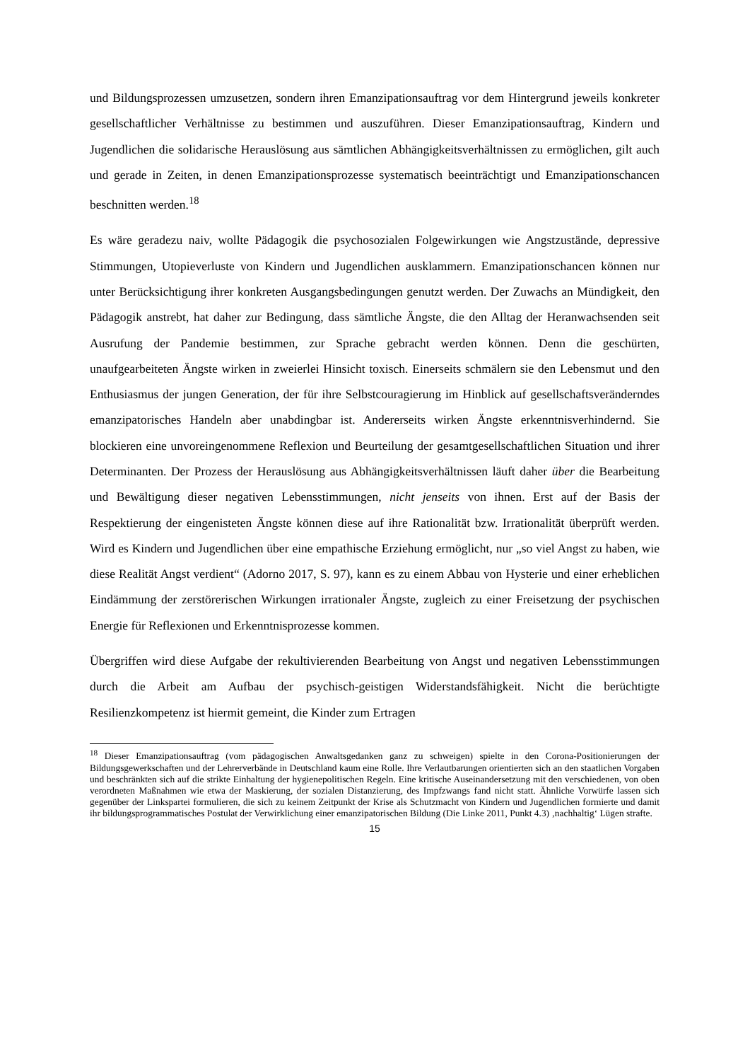und Bildungsprozessen umzusetzen, sondern ihren Emanzipationsauftrag vor dem Hintergrund jeweils konkreter gesellschaftlicher Verhältnisse zu bestimmen und auszuführen. Dieser Emanzipationsauftrag, Kindern und Jugendlichen die solidarische Herauslösung aus sämtlichen Abhängigkeitsverhältnissen zu ermöglichen, gilt auch und gerade in Zeiten, in denen Emanzipationsprozesse systematisch beeinträchtigt und Emanzipationschancen beschnitten werden.<sup>18</sup>
Es wäre geradezu naiv, wollte Pädagogik die psychosozialen Folgewirkungen wie Angstzustände, depressive Stimmungen, Utopieverluste von Kindern und Jugendlichen ausklammern. Emanzipationschancen können nur unter Berücksichtigung ihrer konkreten Ausgangsbedingungen genutzt werden. Der Zuwachs an Mündigkeit, den Pädagogik anstrebt, hat daher zur Bedingung, dass sämtliche Ängste, die den Alltag der Heranwachsenden seit Ausrufung der Pandemie bestimmen, zur Sprache gebracht werden können. Denn die geschürten, unaufgearbeiteten Ängste wirken in zweierlei Hinsicht toxisch. Einerseits schmälern sie den Lebensmut und den Enthusiasmus der jungen Generation, der für ihre Selbstcouragierung im Hinblick auf gesellschaftsveränderndes emanzipatorisches Handeln aber unabdingbar ist. Andererseits wirken Ängste erkenntnisverhindernd. Sie blockieren eine unvoreingenommene Reflexion und Beurteilung der gesamtgesellschaftlichen Situation und ihrer Determinanten. Der Prozess der Herauslösung aus Abhängigkeitsverhältnissen läuft daher über die Bearbeitung und Bewältigung dieser negativen Lebensstimmungen, nicht jenseits von ihnen. Erst auf der Basis der Respektierung der eingenisteten Ängste können diese auf ihre Rationalität bzw. Irrationalität überprüft werden. Wird es Kindern und Jugendlichen über eine empathische Erziehung ermöglicht, nur „so viel Angst zu haben, wie diese Realität Angst verdient“ (Adorno 2017, S. 97), kann es zu einem Abbau von Hysterie und einer erheblichen Eindämmung der zerstörerischen Wirkungen irrationaler Ängste, zugleich zu einer Freisetzung der psychischen Energie für Reflexionen und Erkenntnisprozesse kommen.
Übergriffen wird diese Aufgabe der rekultivierenden Bearbeitung von Angst und negativen Lebensstimmungen durch die Arbeit am Aufbau der psychisch-geistigen Widerstandsfähigkeit. Nicht die berüchtigte Resilienzkompetenz ist hiermit gemeint, die Kinder zum Ertragen
<sup>18</sup> Dieser Emanzipationsauftrag (vom pädagogischen Anwaltsgedanken ganz zu schweigen) spielte in den Corona-Positionierungen der Bildungsgewerkschaften und der Lehrerverbände in Deutschland kaum eine Rolle. Ihre Verlautbarungen orientierten sich an den staatlichen Vorgaben und beschränkten sich auf die strikte Einhaltung der hygienepolitischen Regeln. Eine kritische Auseinandersetzung mit den verschiedenen, von oben verordneten Maßnahmen wie etwa der Maskierung, der sozialen Distanzierung, des Impfzwangs fand nicht statt. Ähnliche Vorwürfe lassen sich gegenüber der Linkspartei formulieren, die sich zu keinem Zeitpunkt der Krise als Schutzmacht von Kindern und Jugendlichen formierte und damit ihr bildungsprogrammatisches Postulat der Verwirklichung einer emanzipatorischen Bildung (Die Linke 2011, Punkt 4.3) ‚nachhaltig‘ Lügen strafte.
15